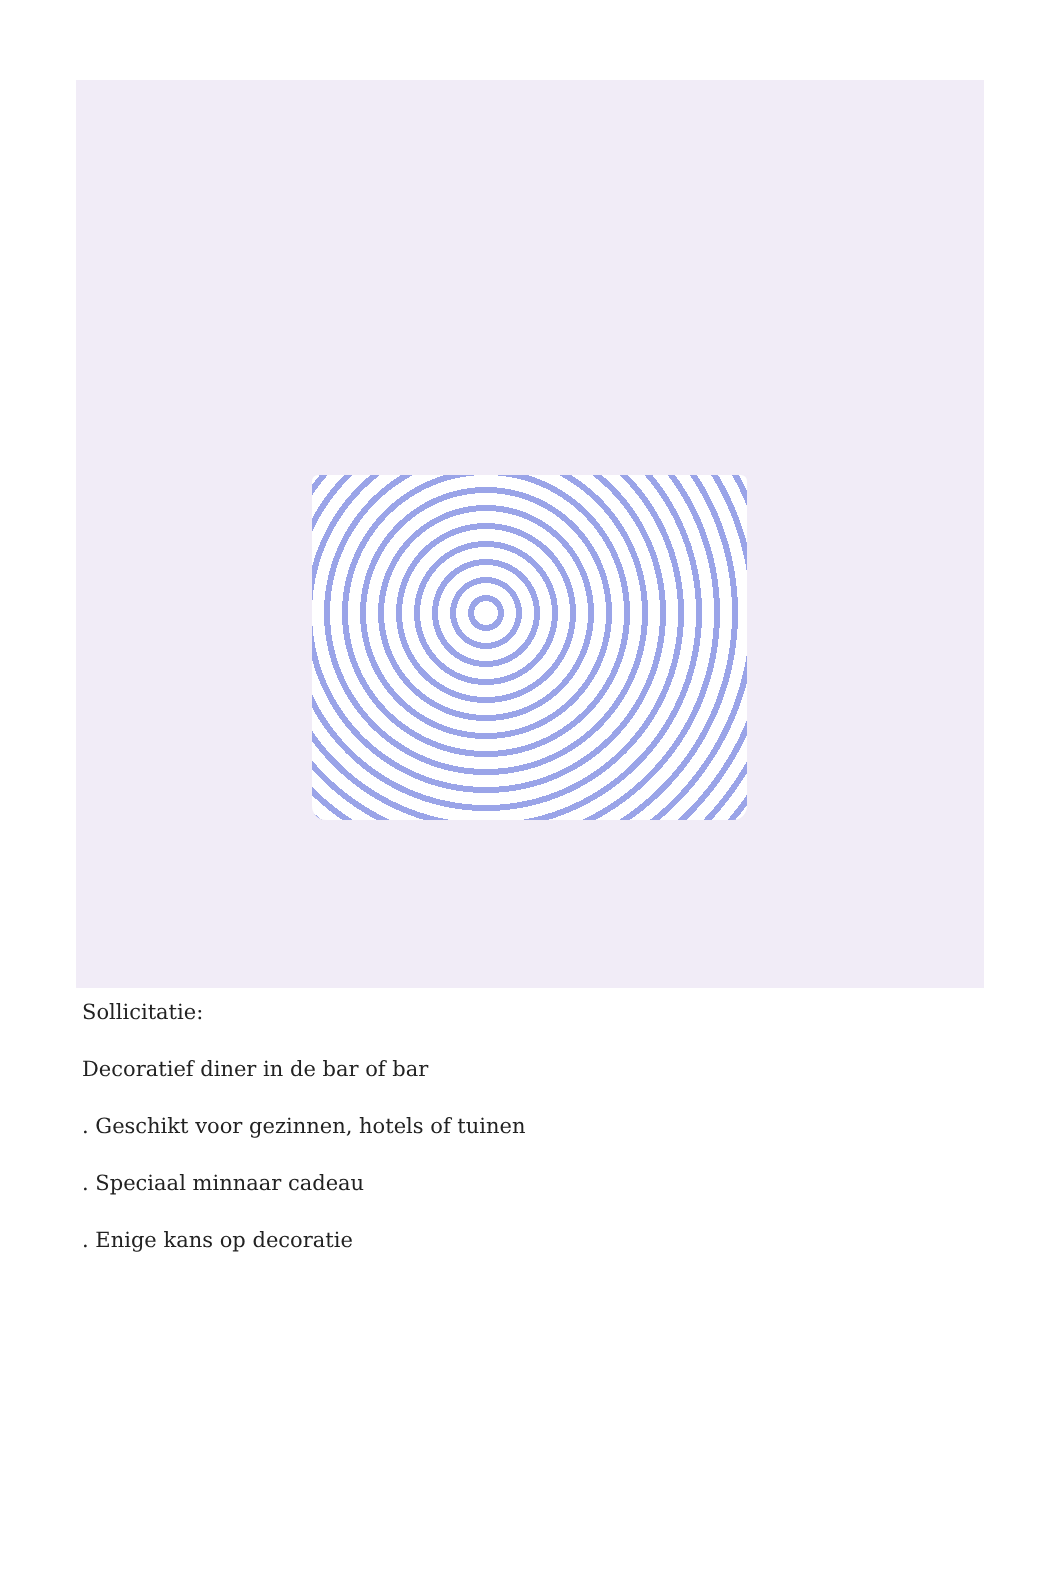Sollicitatie:
Decoratief diner in de bar of bar
. Geschikt voor gezinnen, hotels of tuinen
. Speciaal minnaar cadeau
. Enige kans op decoratie